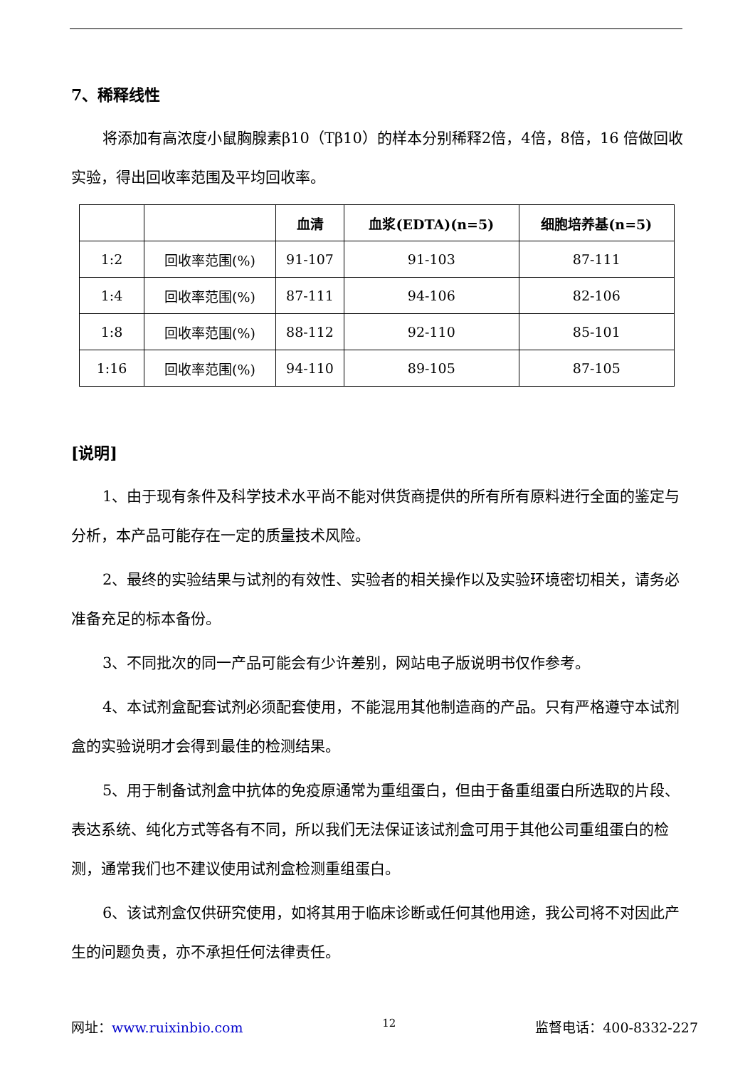7、稀释线性
将添加有高浓度小鼠胸腺素β10（Tβ10）的样本分别稀释2倍，4倍，8倍，16 倍做回收实验，得出回收率范围及平均回收率。
| | | 血清 | 血浆(EDTA)(n=5) | 细胞培养基(n=5) |
| --- | --- | --- | --- | --- |
| 1:2 | 回收率范围(%) | 91-107 | 91-103 | 87-111 |
| 1:4 | 回收率范围(%) | 87-111 | 94-106 | 82-106 |
| 1:8 | 回收率范围(%) | 88-112 | 92-110 | 85-101 |
| 1:16 | 回收率范围(%) | 94-110 | 89-105 | 87-105 |
[说明]
1、由于现有条件及科学技术水平尚不能对供货商提供的所有所有原料进行全面的鉴定与分析，本产品可能存在一定的质量技术风险。
2、最终的实验结果与试剂的有效性、实验者的相关操作以及实验环境密切相关，请务必准备充足的标本备份。
3、不同批次的同一产品可能会有少许差别，网站电子版说明书仅作参考。
4、本试剂盒配套试剂必须配套使用，不能混用其他制造商的产品。只有严格遵守本试剂盒的实验说明才会得到最佳的检测结果。
5、用于制备试剂盒中抗体的免疫原通常为重组蛋白，但由于备重组蛋白所选取的片段、表达系统、纯化方式等各有不同，所以我们无法保证该试剂盒可用于其他公司重组蛋白的检测，通常我们也不建议使用试剂盒检测重组蛋白。
6、该试剂盒仅供研究使用，如将其用于临床诊断或任何其他用途，我公司将不对因此产生的问题负责，亦不承担任何法律责任。
网址：www.ruixinbio.com 12 监督电话：400-8332-227